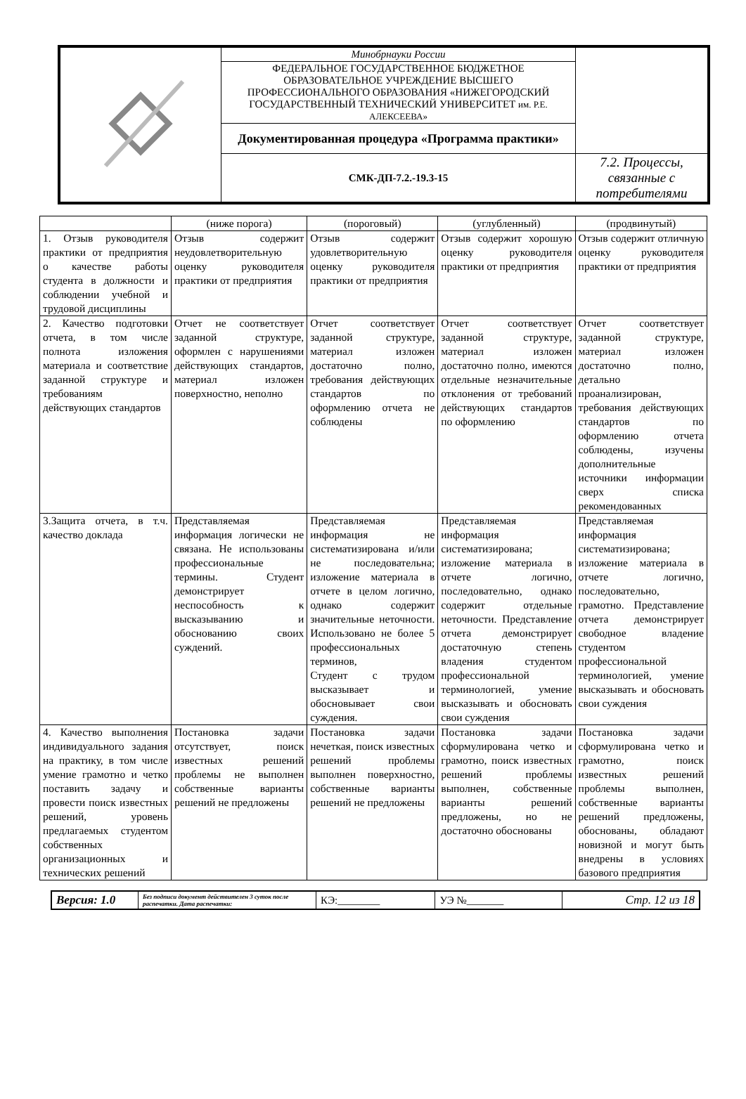| | Минобрнауки России | |
| | ФЕДЕРАЛЬНОЕ ГОСУДАРСТВЕННОЕ БЮДЖЕТНОЕ ОБРАЗОВАТЕЛЬНОЕ УЧРЕЖДЕНИЕ ВЫСШЕГО ПРОФЕССИОНАЛЬНОГО ОБРАЗОВАНИЯ «НИЖЕГОРОДСКИЙ ГОСУДАРСТВЕННЫЙ ТЕХНИЧЕСКИЙ УНИВЕРСИТЕТ им. Р.Е. АЛЕКСЕЕВА» | |
| | Документированная процедура «Программа практики» | |
| | СМК-ДП-7.2.-19.3-15 | 7.2. Процессы, связанные с потребителями |
| | (ниже порога) | (пороговый) | (углубленный) | (продвинутый) |
| 1. Отзыв руководителя практики от предприятия о качестве работы студента в должности и соблюдении учебной и трудовой дисциплины | Отзыв содержит неудовлетворительную оценку руководителя практики от предприятия | Отзыв содержит удовлетворительную оценку руководителя практики от предприятия | Отзыв содержит хорошую оценку руководителя практики от предприятия | Отзыв содержит отличную оценку руководителя практики от предприятия |
| 2. Качество подготовки отчета, в том числе полнота изложения материала и соответствие заданной структуре и требованиям действующих стандартов | Отчет не соответствует заданной структуре, оформлен с нарушениями действующих стандартов, материал изложен поверхностно, неполно | Отчет соответствует заданной структуре, материал изложен достаточно полно, требования действующих стандартов по оформлению отчета не соблюдены | Отчет соответствует заданной структуре, материал изложен достаточно полно, имеются отдельные незначительные отклонения от требований действующих стандартов по оформлению | Отчет соответствует заданной структуре, материал изложен достаточно полно, детально проанализирован, требования действующих стандартов по оформлению отчета соблюдены, изучены дополнительные источники информации сверх списка рекомендованных |
| 3.Защита отчета, в т.ч. качество доклада | Представляемая информация логически не связана. Не использованы профессиональные термины. Студент демонстрирует неспособность к высказыванию и обоснованию своих суждений. | Представляемая информация не систематизирована и/или не последовательна; изложение материала в отчете в целом логично, однако содержит значительные неточности. Использовано не более 5 профессиональных терминов, Студент с трудом высказывает и обосновывает свои суждения. | Представляемая информация систематизирована; изложение материала в отчете логично, последовательно, однако содержит отдельные неточности. Представление отчета демонстрирует достаточную степень владения студентом профессиональной терминологией, умение высказывать и обосновать свои суждения | Представляемая информация систематизирована; изложение материала в отчете логично, последовательно, грамотно. Представление отчета демонстрирует свободное владение студентом профессиональной терминологией, умение высказывать и обосновать свои суждения |
| 4. Качество выполнения индивидуального задания на практику, в том числе умение грамотно и четко поставить задачу и провести поиск известных решений, уровень предлагаемых студентом собственных организационных и технических решений | Постановка задачи отсутствует, поиск известных решений проблемы не выполнен собственные варианты решений не предложены | Постановка задачи нечеткая, поиск известных решений проблемы выполнен поверхностно, собственные варианты решений не предложены | Постановка задачи сформулирована четко и грамотно, поиск известных решений проблемы выполнен, собственные варианты решений предложены, но не достаточно обоснованы | Постановка задачи сформулирована четко и грамотно, поиск известных решений проблемы выполнен, собственные варианты решений предложены, обоснованы, обладают новизной и могут быть внедрены в условиях базового предприятия |
| Версия: 1.0 | Без подписи документ действителен 3 суток после распечатки. Дата распечатки: | КЭ:________ | УЭ №_______ | Стр. 12 из 18 |